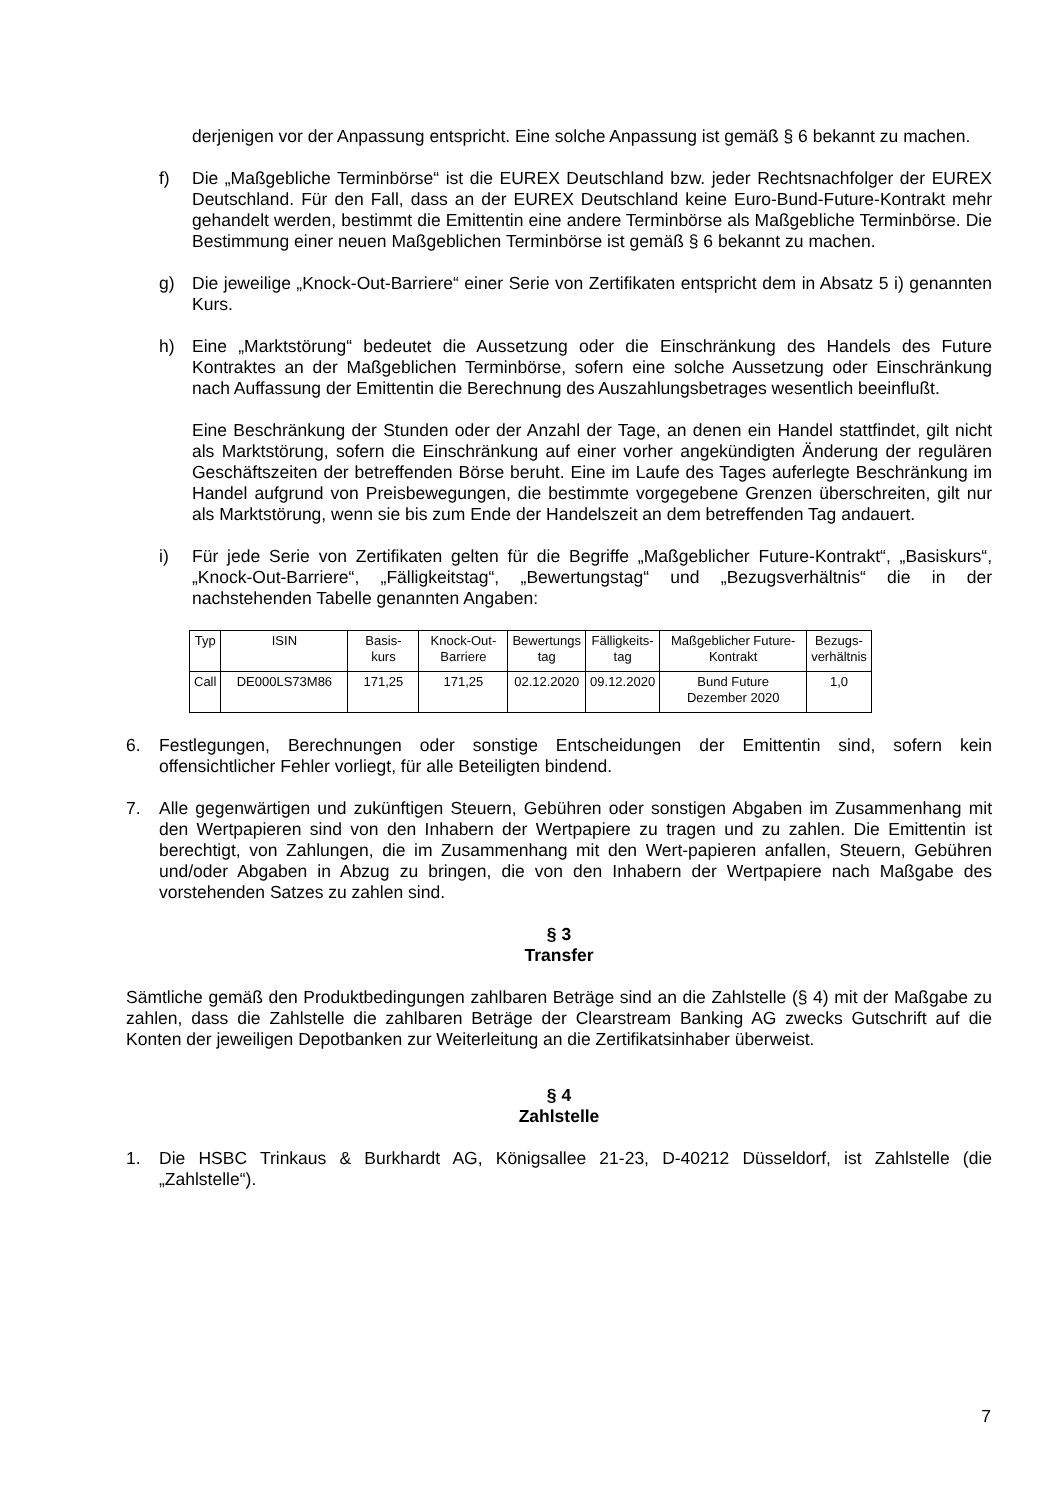derjenigen vor der Anpassung entspricht. Eine solche Anpassung ist gemäß § 6 bekannt zu machen.
f) Die „Maßgebliche Terminbörse“ ist die EUREX Deutschland bzw. jeder Rechtsnachfolger der EUREX Deutschland. Für den Fall, dass an der EUREX Deutschland keine Euro-Bund-Future-Kontrakt mehr gehandelt werden, bestimmt die Emittentin eine andere Terminbörse als Maßgebliche Terminbörse. Die Bestimmung einer neuen Maßgeblichen Terminbörse ist gemäß § 6 bekannt zu machen.
g) Die jeweilige „Knock-Out-Barriere“ einer Serie von Zertifikaten entspricht dem in Absatz 5 i) genannten Kurs.
h) Eine „Marktstörung“ bedeutet die Aussetzung oder die Einschränkung des Handels des Future Kontraktes an der Maßgeblichen Terminbörse, sofern eine solche Aussetzung oder Einschränkung nach Auffassung der Emittentin die Berechnung des Auszahlungsbetrages wesentlich beeinflußt.
Eine Beschränkung der Stunden oder der Anzahl der Tage, an denen ein Handel stattfindet, gilt nicht als Marktstörung, sofern die Einschränkung auf einer vorher angekündigten Änderung der regulären Geschäftszeiten der betreffenden Börse beruht. Eine im Laufe des Tages auferlegte Beschränkung im Handel aufgrund von Preisbewegungen, die bestimmte vorgegebene Grenzen überschreiten, gilt nur als Marktstörung, wenn sie bis zum Ende der Handelszeit an dem betreffenden Tag andauert.
i) Für jede Serie von Zertifikaten gelten für die Begriffe „Maßgeblicher Future-Kontrakt“, „Basiskurs“, „Knock-Out-Barriere“, „Fälligkeitstag“, „Bewertungstag“ und „Bezugsverhältnis“ die in der nachstehenden Tabelle genannten Angaben:
| Typ | ISIN | Basis- kurs | Knock-Out- Barriere | Bewertungs tag | Fälligkeits- tag | Maßgeblicher Future- Kontrakt | Bezugs- verhältnis |
| --- | --- | --- | --- | --- | --- | --- | --- |
| Call | DE000LS73M86 | 171,25 | 171,25 | 02.12.2020 | 09.12.2020 | Bund Future Dezember 2020 | 1,0 |
6. Festlegungen, Berechnungen oder sonstige Entscheidungen der Emittentin sind, sofern kein offensichtlicher Fehler vorliegt, für alle Beteiligten bindend.
7. Alle gegenwärtigen und zukünftigen Steuern, Gebühren oder sonstigen Abgaben im Zusammenhang mit den Wertpapieren sind von den Inhabern der Wertpapiere zu tragen und zu zahlen. Die Emittentin ist berechtigt, von Zahlungen, die im Zusammenhang mit den Wert-papieren anfallen, Steuern, Gebühren und/oder Abgaben in Abzug zu bringen, die von den Inhabern der Wertpapiere nach Maßgabe des vorstehenden Satzes zu zahlen sind.
§ 3
Transfer
Sämtliche gemäß den Produktbedingungen zahlbaren Beträge sind an die Zahlstelle (§ 4) mit der Maßgabe zu zahlen, dass die Zahlstelle die zahlbaren Beträge der Clearstream Banking AG zwecks Gutschrift auf die Konten der jeweiligen Depotbanken zur Weiterleitung an die Zertifikatsinhaber überweist.
§ 4
Zahlstelle
1. Die HSBC Trinkaus & Burkhardt AG, Königsallee 21-23, D-40212 Düsseldorf, ist Zahlstelle (die „Zahlstelle“).
7